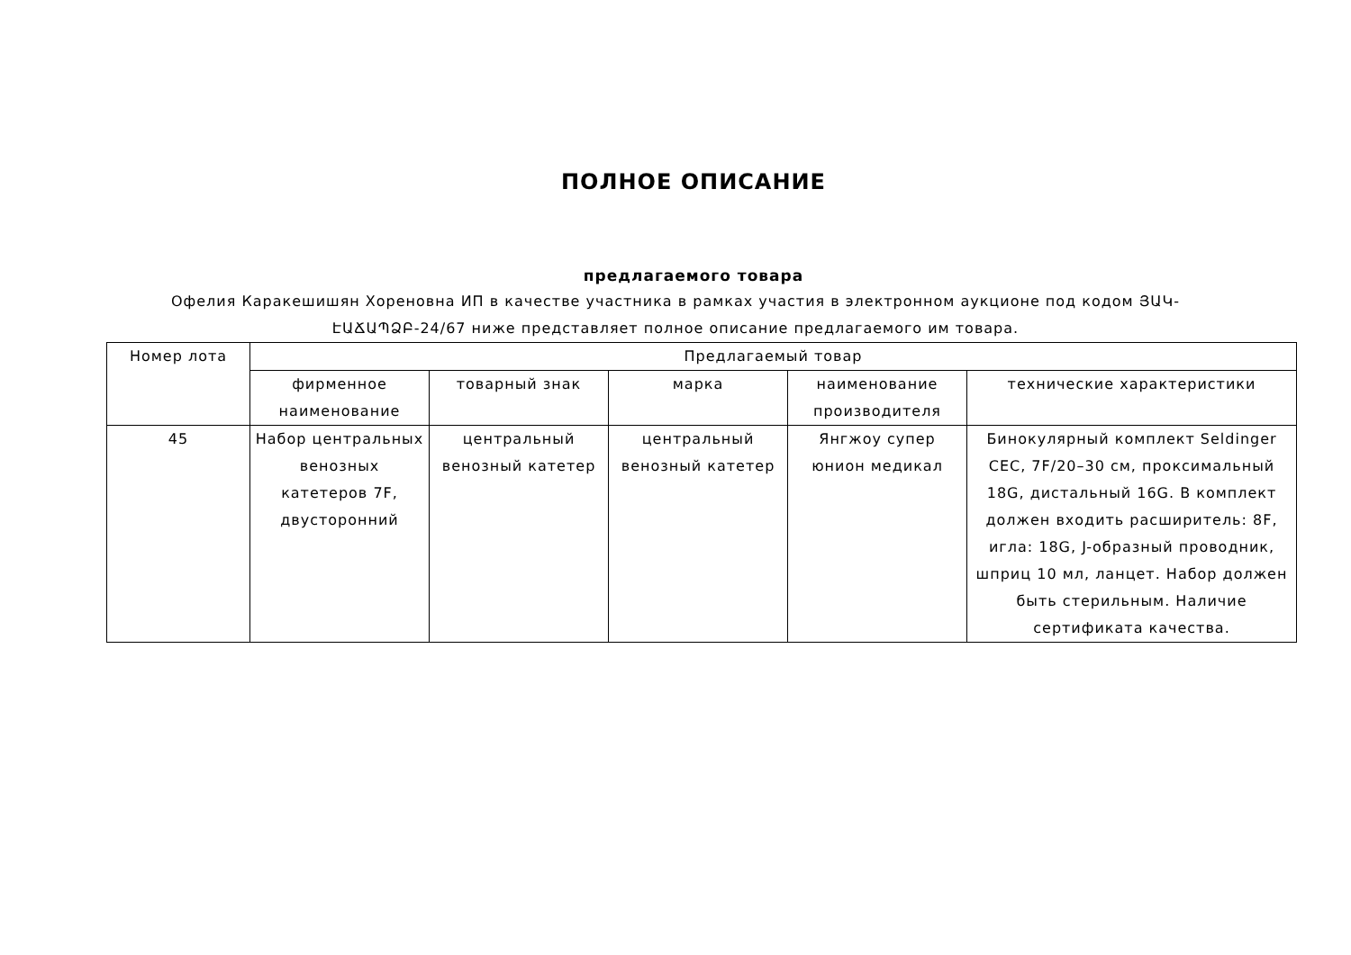ПОЛНОЕ ОПИСАНИЕ
предлагаемого товара
Офелия Каракешишян Хореновна ИП в качестве участника в рамках участия в электронном аукционе под кодом ՅԱԿ-ԷԱՃԱՊՁԲ-24/67 ниже представляет полное описание предлагаемого им товара.
| Номер лота | Предлагаемый товар | | | | |
| --- | --- | --- | --- | --- | --- |
| | фирменное наименование | товарный знак | марка | наименование производителя | технические характеристики |
| 45 | Набор центральных венозных катетеров 7F, двусторонний | центральный венозный катетер | центральный венозный катетер | Янгжоу супер юнион медикал | Бинокулярный комплект Seldinger CEC, 7F/20–30 см, проксимальный 18G, дистальный 16G. В комплект должен входить расширитель: 8F, игла: 18G, J-образный проводник, шприц 10 мл, ланцет. Набор должен быть стерильным. Наличие сертификата качества. |